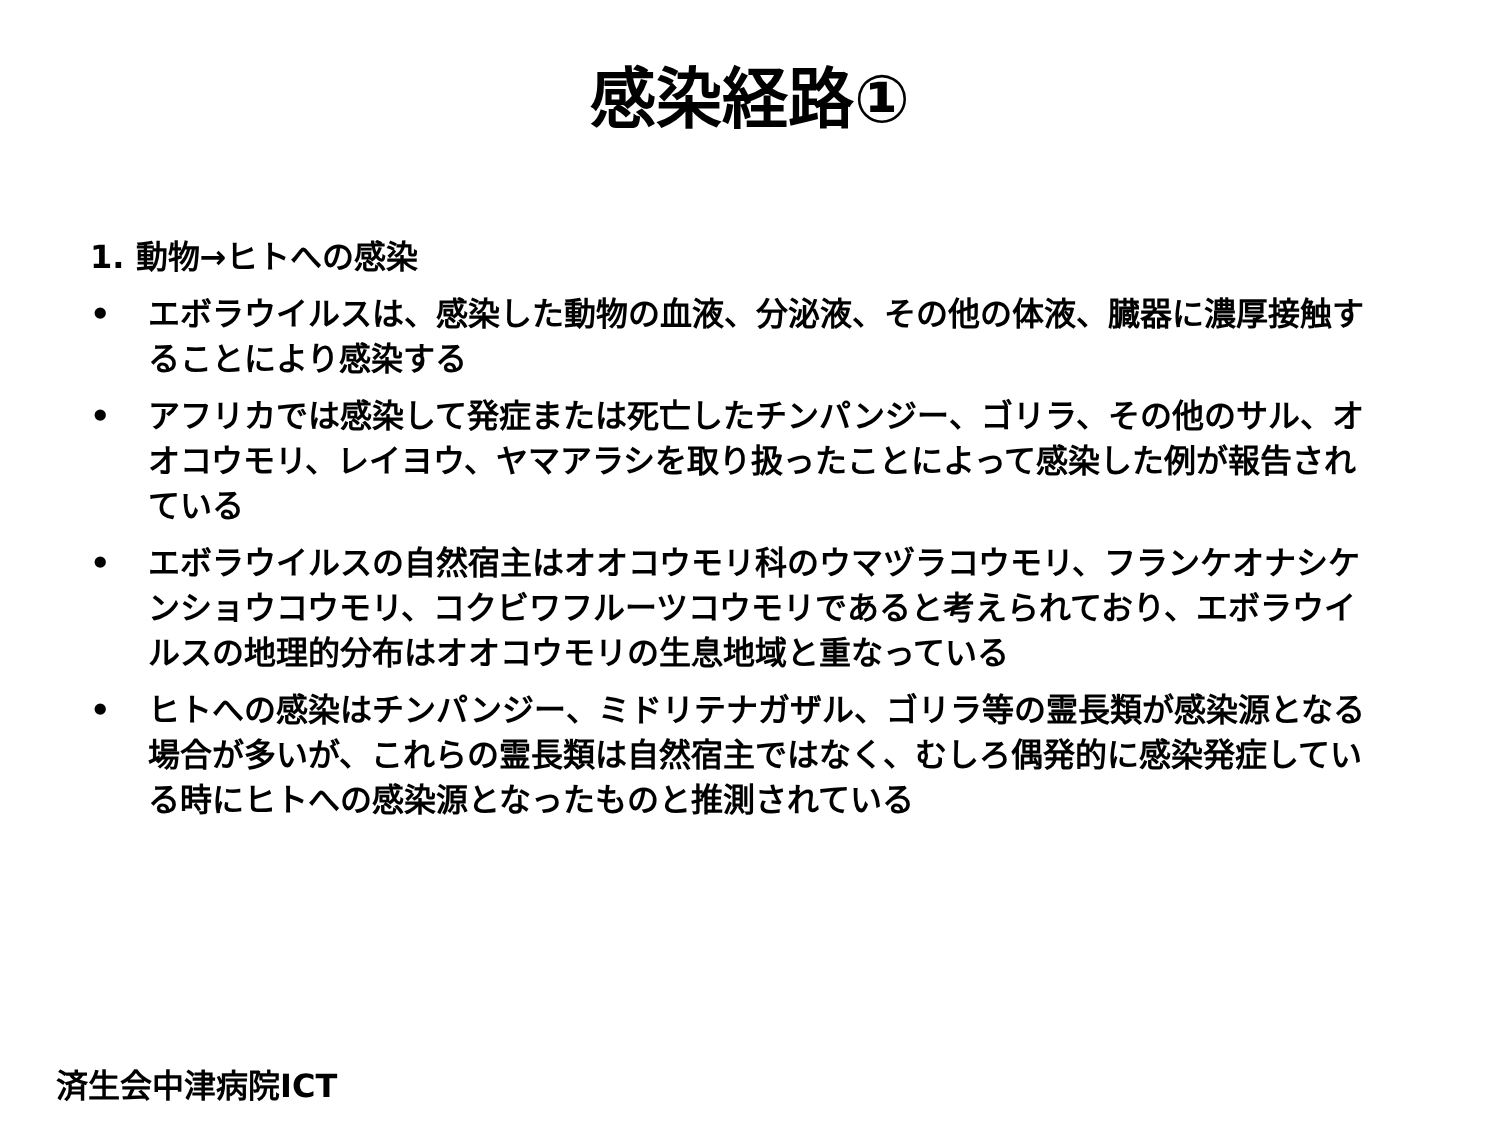感染経路①
1. 動物→ヒトへの感染
• エボラウイルスは、感染した動物の血液、分泌液、その他の体液、臓器に濃厚接触することにより感染する
• アフリカでは感染して発症または死亡したチンパンジー、ゴリラ、その他のサル、オオコウモリ、レイヨウ、ヤマアラシを取り扱ったことによって感染した例が報告されている
• エボラウイルスの自然宿主はオオコウモリ科のウマヅラコウモリ、フランケオナシケンショウコウモリ、コクビワフルーツコウモリであると考えられており、エボラウイルスの地理的分布はオオコウモリの生息地域と重なっている
• ヒトへの感染はチンパンジー、ミドリテナガザル、ゴリラ等の霊長類が感染源となる場合が多いが、これらの霊長類は自然宿主ではなく、むしろ偶発的に感染発症している時にヒトへの感染源となったものと推測されている
済生会中津病院ICT